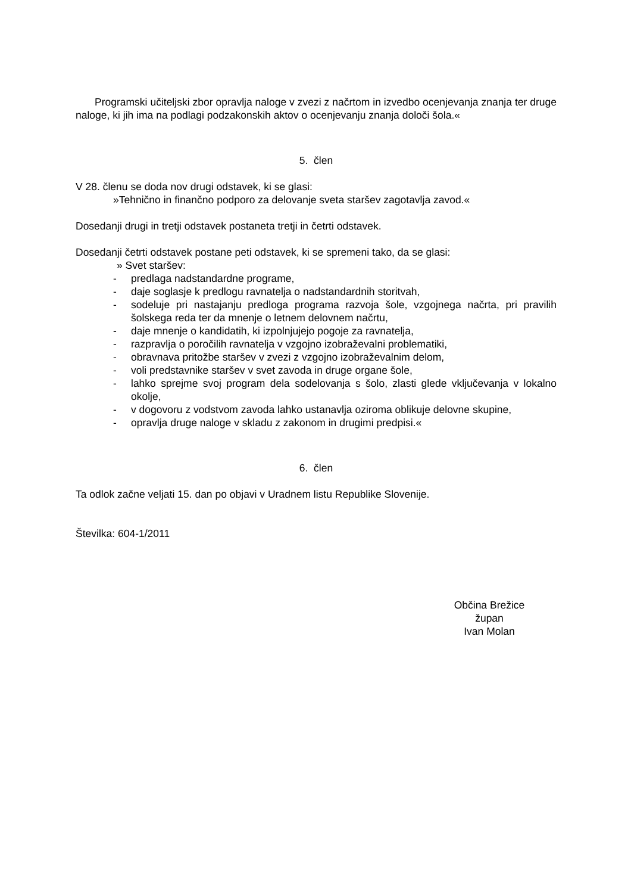Programski učiteljski zbor opravlja naloge v zvezi z načrtom in izvedbo ocenjevanja znanja ter druge naloge, ki jih ima na podlagi podzakonskih aktov o ocenjevanju znanja določi šola.«
5. člen
V 28. členu se doda nov drugi odstavek, ki se glasi:
»Tehnično in finančno podporo za delovanje sveta staršev zagotavlja zavod.«
Dosedanji drugi in tretji odstavek postaneta tretji in četrti odstavek.
Dosedanji četrti odstavek postane peti odstavek, ki se spremeni tako, da se glasi:
» Svet staršev:
- predlaga nadstandardne programe,
- daje soglasje k predlogu ravnatelja o nadstandardnih storitvah,
- sodeluje pri nastajanju predloga programa razvoja šole, vzgojnega načrta, pri pravilih šolskega reda ter da mnenje o letnem delovnem načrtu,
- daje mnenje o kandidatih, ki izpolnjujejo pogoje za ravnatelja,
- razpravlja o poročilih ravnatelja v vzgojno izobraževalni problematiki,
- obravnava pritožbe staršev v zvezi z vzgojno izobraževalnim delom,
- voli predstavnike staršev v svet zavoda in druge organe šole,
- lahko sprejme svoj program dela sodelovanja s šolo, zlasti glede vključevanja v lokalno okolje,
- v dogovoru z vodstvom zavoda lahko ustanavlja oziroma oblikuje delovne skupine,
- opravlja druge naloge v skladu z zakonom in drugimi predpisi.«
6. člen
Ta odlok začne veljati 15. dan po objavi v Uradnem listu Republike Slovenije.
Številka: 604-1/2011
Občina Brežice
župan
Ivan Molan